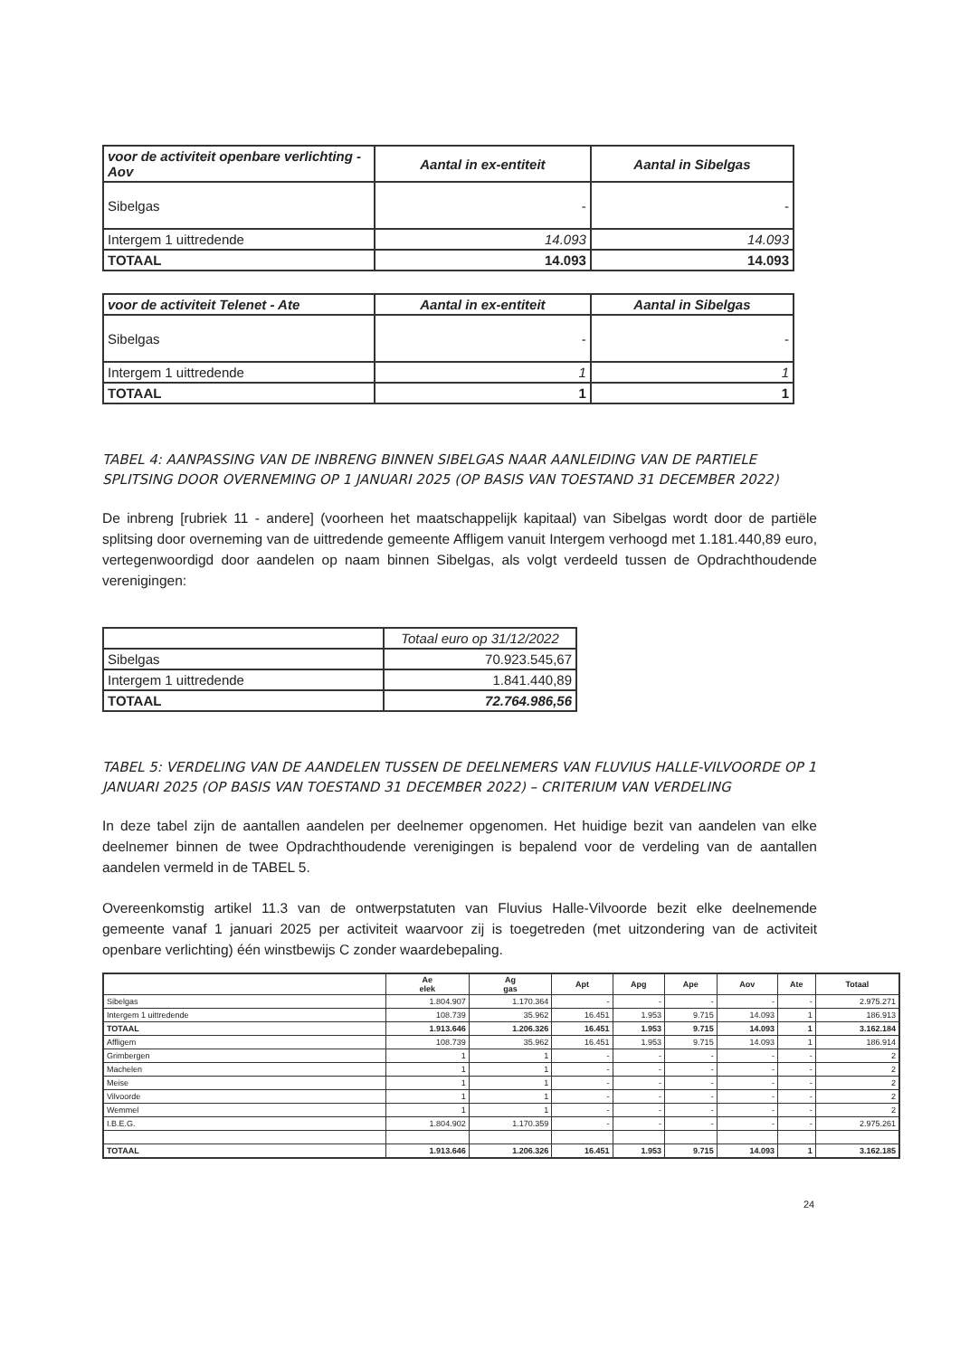| voor de activiteit openbare verlichting - Aov | Aantal in ex-entiteit | Aantal in Sibelgas |
| --- | --- | --- |
| Sibelgas | - | - |
| Intergem 1 uittredende | 14.093 | 14.093 |
| TOTAAL | 14.093 | 14.093 |
| voor de activiteit Telenet - Ate | Aantal in ex-entiteit | Aantal in Sibelgas |
| --- | --- | --- |
| Sibelgas | - | - |
| Intergem 1 uittredende | 1 | 1 |
| TOTAAL | 1 | 1 |
TABEL 4: AANPASSING VAN DE INBRENG BINNEN SIBELGAS NAAR AANLEIDING VAN DE PARTIELE SPLITSING DOOR OVERNEMING OP 1 JANUARI 2025 (OP BASIS VAN TOESTAND 31 DECEMBER 2022)
De inbreng [rubriek 11 - andere] (voorheen het maatschappelijk kapitaal) van Sibelgas wordt door de partiële splitsing door overneming van de uittredende gemeente Affligem vanuit Intergem verhoogd met 1.181.440,89 euro, vertegenwoordigd door aandelen op naam binnen Sibelgas, als volgt verdeeld tussen de Opdrachthoudende verenigingen:
| | Totaal euro op 31/12/2022 |
| Sibelgas | 70.923.545,67 |
| Intergem 1 uittredende | 1.841.440,89 |
| TOTAAL | 72.764.986,56 |
TABEL 5: VERDELING VAN DE AANDELEN TUSSEN DE DEELNEMERS VAN FLUVIUS HALLE-VILVOORDE OP 1 JANUARI 2025 (OP BASIS VAN TOESTAND 31 DECEMBER 2022) – CRITERIUM VAN VERDELING
In deze tabel zijn de aantallen aandelen per deelnemer opgenomen. Het huidige bezit van aandelen van elke deelnemer binnen de twee Opdrachthoudende verenigingen is bepalend voor de verdeling van de aantallen aandelen vermeld in de TABEL 5.
Overeenkomstig artikel 11.3 van de ontwerpstatuten van Fluvius Halle-Vilvoorde bezit elke deelnemende gemeente vanaf 1 januari 2025 per activiteit waarvoor zij is toegetreden (met uitzondering van de activiteit openbare verlichting) één winstbewijs C zonder waardebepaling.
| | Ae elek | Ag gas | Apt | Apg | Ape | Aov | Ate | Totaal |
| Sibelgas | 1.804.907 | 1.170.364 | - | - | - | - | - | 2.975.271 |
| Intergem 1 uittredende | 108.739 | 35.962 | 16.451 | 1.953 | 9.715 | 14.093 | 1 | 186.913 |
| TOTAAL | 1.913.646 | 1.206.326 | 16.451 | 1.953 | 9.715 | 14.093 | 1 | 3.162.184 |
| Affligem | 108.739 | 35.962 | 16.451 | 1.953 | 9.715 | 14.093 | 1 | 186.914 |
| Grimbergen | 1 | 1 | - | - | - | - | - | 2 |
| Machelen | 1 | 1 | - | - | - | - | - | 2 |
| Meise | 1 | 1 | - | - | - | - | - | 2 |
| Vilvoorde | 1 | 1 | - | - | - | - | - | 2 |
| Wemmel | 1 | 1 | - | - | - | - | - | 2 |
| I.B.E.G. | 1.804.902 | 1.170.359 | - | - | - | - | - | 2.975.261 |
| TOTAAL | 1.913.646 | 1.206.326 | 16.451 | 1.953 | 9.715 | 14.093 | 1 | 3.162.185 |
24